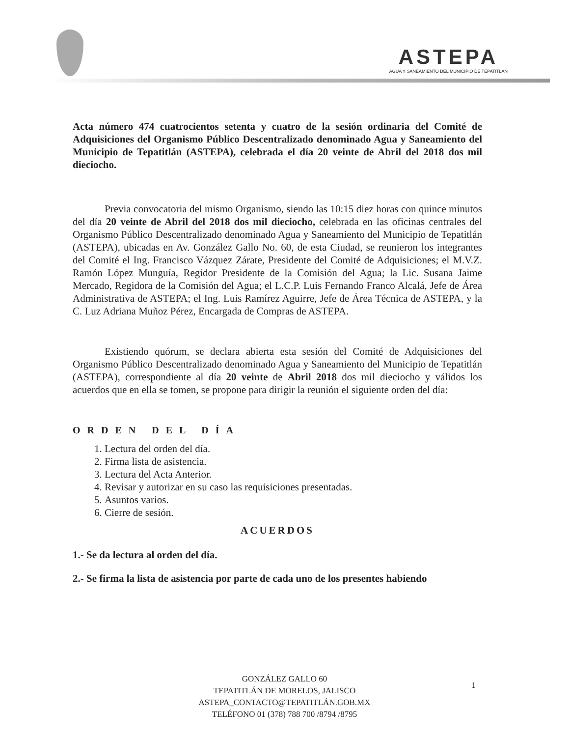ASTEPA
AGUA Y SANEAMIENTO DEL MUNICIPIO DE TEPATITLÁN
Acta número 474 cuatrocientos setenta y cuatro de la sesión ordinaria del Comité de Adquisiciones del Organismo Público Descentralizado denominado Agua y Saneamiento del Municipio de Tepatitlán (ASTEPA), celebrada el día 20 veinte de Abril del 2018 dos mil dieciocho.
Previa convocatoria del mismo Organismo, siendo las 10:15 diez horas con quince minutos del día 20 veinte de Abril del 2018 dos mil dieciocho, celebrada en las oficinas centrales del Organismo Público Descentralizado denominado Agua y Saneamiento del Municipio de Tepatitlán (ASTEPA), ubicadas en Av. González Gallo No. 60, de esta Ciudad, se reunieron los integrantes del Comité el Ing. Francisco Vázquez Zárate, Presidente del Comité de Adquisiciones; el M.V.Z. Ramón López Munguía, Regidor Presidente de la Comisión del Agua; la Lic. Susana Jaime Mercado, Regidora de la Comisión del Agua; el L.C.P. Luis Fernando Franco Alcalá, Jefe de Área Administrativa de ASTEPA; el Ing. Luis Ramírez Aguirre, Jefe de Área Técnica de ASTEPA, y la C. Luz Adriana Muñoz Pérez, Encargada de Compras de ASTEPA.
Existiendo quórum, se declara abierta esta sesión del Comité de Adquisiciones del Organismo Público Descentralizado denominado Agua y Saneamiento del Municipio de Tepatitlán (ASTEPA), correspondiente al día 20 veinte de Abril 2018 dos mil dieciocho y válidos los acuerdos que en ella se tomen, se propone para dirigir la reunión el siguiente orden del día:
ORDEN DEL DÍA
1. Lectura del orden del día.
2. Firma lista de asistencia.
3. Lectura del Acta Anterior.
4. Revisar y autorizar en su caso las requisiciones presentadas.
5. Asuntos varios.
6. Cierre de sesión.
ACUERDOS
1.- Se da lectura al orden del día.
2.- Se firma la lista de asistencia por parte de cada uno de los presentes habiendo
GONZÁLEZ GALLO 60
TEPATITLÁN DE MORELOS, JALISCO
ASTEPA_CONTACTO@TEPATITLÁN.GOB.MX
TELÉFONO 01 (378) 788 700 /8794 /8795
1